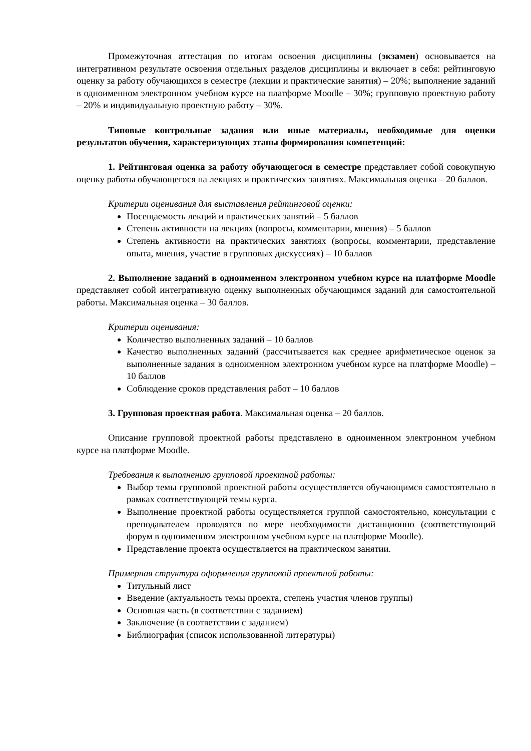Промежуточная аттестация по итогам освоения дисциплины (экзамен) основывается на интегративном результате освоения отдельных разделов дисциплины и включает в себя: рейтинговую оценку за работу обучающихся в семестре (лекции и практические занятия) – 20%; выполнение заданий в одноименном электронном учебном курсе на платформе Moodle – 30%; групповую проектную работу – 20% и индивидуальную проектную работу – 30%.
Типовые контрольные задания или иные материалы, необходимые для оценки результатов обучения, характеризующих этапы формирования компетенций:
1. Рейтинговая оценка за работу обучающегося в семестре представляет собой совокупную оценку работы обучающегося на лекциях и практических занятиях. Максимальная оценка – 20 баллов.
Критерии оценивания для выставления рейтинговой оценки:
Посещаемость лекций и практических занятий – 5 баллов
Степень активности на лекциях (вопросы, комментарии, мнения) – 5 баллов
Степень активности на практических занятиях (вопросы, комментарии, представление опыта, мнения, участие в групповых дискуссиях) – 10 баллов
2. Выполнение заданий в одноименном электронном учебном курсе на платформе Moodle представляет собой интегративную оценку выполненных обучающимся заданий для самостоятельной работы. Максимальная оценка – 30 баллов.
Критерии оценивания:
Количество выполненных заданий – 10 баллов
Качество выполненных заданий (рассчитывается как среднее арифметическое оценок за выполненные задания в одноименном электронном учебном курсе на платформе Moodle) – 10 баллов
Соблюдение сроков представления работ – 10 баллов
3. Групповая проектная работа. Максимальная оценка – 20 баллов.
Описание групповой проектной работы представлено в одноименном электронном учебном курсе на платформе Moodle.
Требования к выполнению групповой проектной работы:
Выбор темы групповой проектной работы осуществляется обучающимся самостоятельно в рамках соответствующей темы курса.
Выполнение проектной работы осуществляется группой самостоятельно, консультации с преподавателем проводятся по мере необходимости дистанционно (соответствующий форум в одноименном электронном учебном курсе на платформе Moodle).
Представление проекта осуществляется на практическом занятии.
Примерная структура оформления групповой проектной работы:
Титульный лист
Введение (актуальность темы проекта, степень участия членов группы)
Основная часть (в соответствии с заданием)
Заключение (в соответствии с заданием)
Библиография (список использованной литературы)